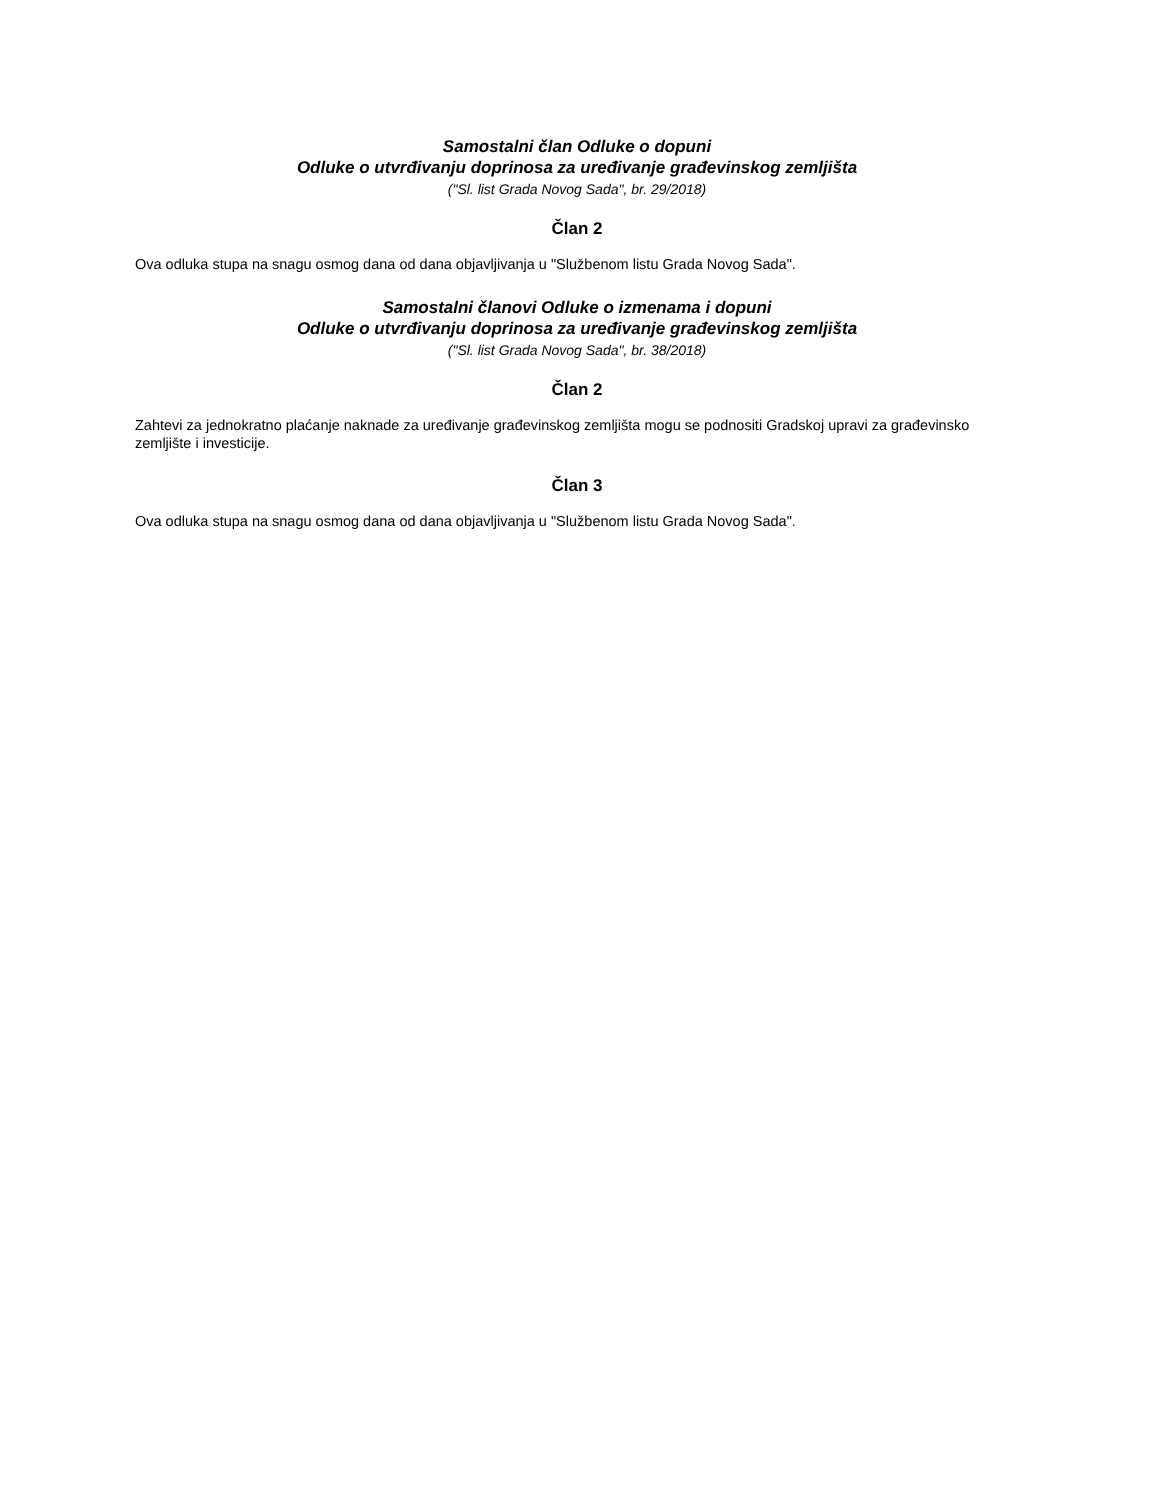Samostalni član Odluke o dopuni
Odluke o utvrđivanju doprinosa za uređivanje građevinskog zemljišta
("Sl. list Grada Novog Sada", br. 29/2018)
Član 2
Ova odluka stupa na snagu osmog dana od dana objavljivanja u "Službenom listu Grada Novog Sada".
Samostalni članovi Odluke o izmenama i dopuni
Odluke o utvrđivanju doprinosa za uređivanje građevinskog zemljišta
("Sl. list Grada Novog Sada", br. 38/2018)
Član 2
Zahtevi za jednokratno plaćanje naknade za uređivanje građevinskog zemljišta mogu se podnositi Gradskoj upravi za građevinsko zemljište i investicije.
Član 3
Ova odluka stupa na snagu osmog dana od dana objavljivanja u "Službenom listu Grada Novog Sada".